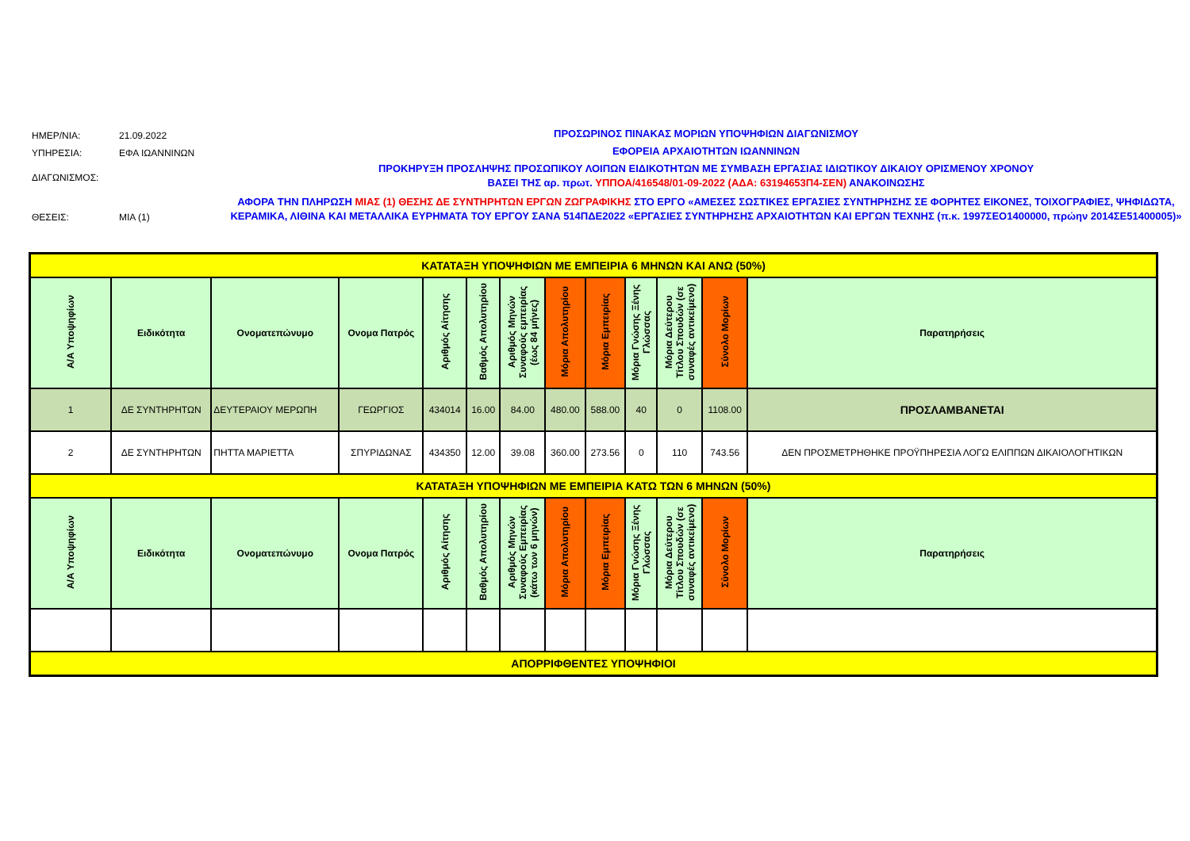ΗΜΕΡ/ΝΙΑ: 21.09.2022
ΥΠΗΡΕΣΙΑ: ΕΦΑ ΙΩΑΝΝΙΝΩΝ
ΔΙΑΓΩΝΙΣΜΟΣ:
ΘΕΣΕΙΣ: ΜΙΑ (1)
ΠΡΟΣΩΡΙΝΟΣ ΠΙΝΑΚΑΣ ΜΟΡΙΩΝ ΥΠΟΨΗΦΙΩΝ ΔΙΑΓΩΝΙΣΜΟΥ
ΕΦΟΡΕΙΑ ΑΡΧΑΙΟΤΗΤΩΝ ΙΩΑΝΝΙΝΩΝ
ΠΡΟΚΗΡΥΞΗ ΠΡΟΣΛΗΨΗΣ ΠΡΟΣΩΠΙΚΟΥ ΛΟΙΠΩΝ ΕΙΔΙΚΟΤΗΤΩΝ ΜΕ ΣΥΜΒΑΣΗ ΕΡΓΑΣΙΑΣ ΙΔΙΩΤΙΚΟΥ ΔΙΚΑΙΟΥ ΟΡΙΣΜΕΝΟΥ ΧΡΟΝΟΥ
ΒΑΣΕΙ ΤΗΣ αρ. πρωτ. ΥΠΠΟΑ/416548/01-09-2022 (ΑΔΑ: 63194653Π4-ΣΕΝ) ΑΝΑΚΟΙΝΩΣΗΣ
ΑΦΟΡΑ ΤΗΝ ΠΛΗΡΩΣΗ ΜΙΑΣ (1) ΘΕΣΗΣ ΔΕ ΣΥΝΤΗΡΗΤΩΝ ΕΡΓΩΝ ΖΩΓΡΑΦΙΚΗΣ ΣΤΟ ΕΡΓΟ «ΑΜΕΣΕΣ ΣΩΣΤΙΚΕΣ ΕΡΓΑΣΙΕΣ ΣΥΝΤΗΡΗΣΗΣ ΣΕ ΦΟΡΗΤΕΣ ΕΙΚΟΝΕΣ, ΤΟΙΧΟΓΡΑΦΙΕΣ, ΨΗΦΙΔΩΤΑ, ΚΕΡΑΜΙΚΑ, ΛΙΘΙΝΑ ΚΑΙ ΜΕΤΑΛΛΙΚΑ ΕΥΡΗΜΑΤΑ ΤΟΥ ΕΡΓΟΥ ΣΑΝΑ 514ΠΔΕ2022 «ΕΡΓΑΣΙΕΣ ΣΥΝΤΗΡΗΣΗΣ ΑΡΧΑΙΟΤΗΤΩΝ ΚΑΙ ΕΡΓΩΝ ΤΕΧΝΗΣ (π.κ. 1997ΣΕΟ1400000, πρώην 2014ΣΕ51400005)»
| ΚΑΤΑΤΑΞΗ ΥΠΟΨΗΦΙΩΝ ΜΕ ΕΜΠΕΙΡΙΑ 6 ΜΗΝΩΝ ΚΑΙ ΑΝΩ (50%) | | | | | | | | | | | | |
| Α/Α Υποψηφίων | Ειδικότητα | Ονοματεπώνυμο | Ονομα Πατρός | Αριθμός Αίτησης | Βαθμός Απολυτηρίου | Αριθμός Μηνών Συναφούς εμπειρίας (έως 84 μήνες) | Μόρια Απολυτηρίου | Μόρια Εμπειρίας | Μόρια Γνώσης Ξένης Γλώσσας | Μόρια Δεύτερου Τίτλου Σπουδών (σε συναφές αντικείμενο) | Σύνολο Μορίων | Παρατηρήσεις |
| 1 | ΔΕ ΣΥΝΤΗΡΗΤΩΝ | ΔΕΥΤΕΡΑΙΟΥ ΜΕΡΩΠΗ | ΓΕΩΡΓΙΟΣ | 434014 | 16.00 | 84.00 | 480.00 | 588.00 | 40 | 0 | 1108.00 | ΠΡΟΣΛΑΜΒΑΝΕΤΑΙ |
| 2 | ΔΕ ΣΥΝΤΗΡΗΤΩΝ | ΠΗΤΤΑ ΜΑΡΙΕΤΤΑ | ΣΠΥΡΙΔΩΝΑΣ | 434350 | 12.00 | 39.08 | 360.00 | 273.56 | 0 | 110 | 743.56 | ΔΕΝ ΠΡΟΣΜΕΤΡΗΘΗΚΕ ΠΡΟΫΠΗΡΕΣΙΑ ΛΟΓΩ ΕΛΙΠΠΩΝ ΔΙΚΑΙΟΛΟΓΗΤΙΚΩΝ |
| ΚΑΤΑΤΑΞΗ ΥΠΟΨΗΦΙΩΝ ΜΕ ΕΜΠΕΙΡΙΑ ΚΑΤΩ ΤΩΝ 6 ΜΗΝΩΝ (50%) | | | | | | | | | | | | |
| Α/Α Υποψηφίων | Ειδικότητα | Ονοματεπώνυμο | Ονομα Πατρός | Αριθμός Αίτησης | Βαθμός Απολυτηρίου | Αριθμός Μηνών Συναφούς Εμπειρίας (κάτω των 6 μηνών) | Μόρια Απολυτηρίου | Μόρια Εμπειρίας | Μόρια Γνώσης Ξένης Γλώσσας | Μόρια Δεύτερου Τίτλου Σπουδών (σε συναφές αντικείμενο) | Σύνολο Μορίων | Παρατηρήσεις |
| ΑΠΟΡΡΙΦΘΕΝΤΕΣ ΥΠΟΨΗΦΙΟΙ | | | | | | | | | | | | |